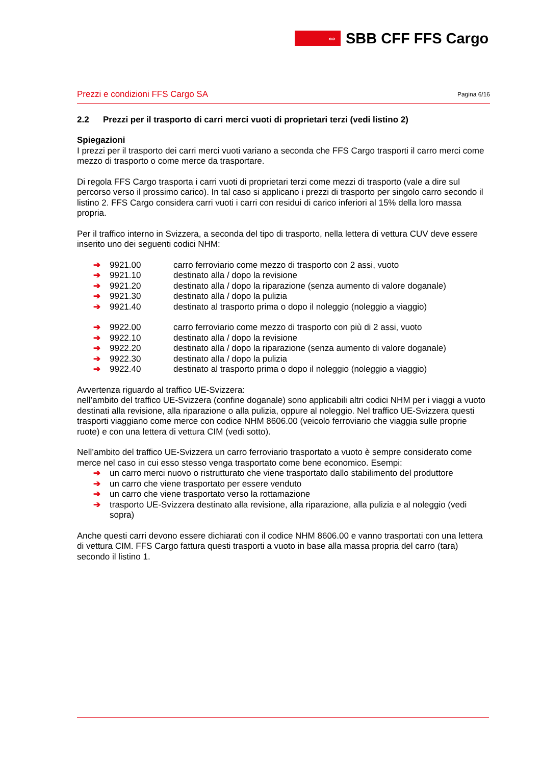⇔
SBB CFF FFS Cargo
Prezzi e condizioni FFS Cargo SA Pagina 6/16
2.2 Prezzi per il trasporto di carri merci vuoti di proprietari terzi (vedi listino 2)
Spiegazioni
I prezzi per il trasporto dei carri merci vuoti variano a seconda che FFS Cargo trasporti il carro merci come mezzo di trasporto o come merce da trasportare.
Di regola FFS Cargo trasporta i carri vuoti di proprietari terzi come mezzi di trasporto (vale a dire sul percorso verso il prossimo carico). In tal caso si applicano i prezzi di trasporto per singolo carro secondo il listino 2. FFS Cargo considera carri vuoti i carri con residui di carico inferiori al 15% della loro massa propria.
Per il traffico interno in Svizzera, a seconda del tipo di trasporto, nella lettera di vettura CUV deve essere inserito uno dei seguenti codici NHM:
➔ 9921.00 carro ferroviario come mezzo di trasporto con 2 assi, vuoto
➔ 9921.10 destinato alla / dopo la revisione
➔ 9921.20 destinato alla / dopo la riparazione (senza aumento di valore doganale)
➔ 9921.30 destinato alla / dopo la pulizia
➔ 9921.40 destinato al trasporto prima o dopo il noleggio (noleggio a viaggio)
➔ 9922.00 carro ferroviario come mezzo di trasporto con più di 2 assi, vuoto
➔ 9922.10 destinato alla / dopo la revisione
➔ 9922.20 destinato alla / dopo la riparazione (senza aumento di valore doganale)
➔ 9922.30 destinato alla / dopo la pulizia
➔ 9922.40 destinato al trasporto prima o dopo il noleggio (noleggio a viaggio)
Avvertenza riguardo al traffico UE-Svizzera:
nell’ambito del traffico UE-Svizzera (confine doganale) sono applicabili altri codici NHM per i viaggi a vuoto destinati alla revisione, alla riparazione o alla pulizia, oppure al noleggio. Nel traffico UE-Svizzera questi trasporti viaggiano come merce con codice NHM 8606.00 (veicolo ferroviario che viaggia sulle proprie ruote) e con una lettera di vettura CIM (vedi sotto).
Nell’ambito del traffico UE-Svizzera un carro ferroviario trasportato a vuoto è sempre considerato come merce nel caso in cui esso stesso venga trasportato come bene economico. Esempi:
➔ un carro merci nuovo o ristrutturato che viene trasportato dallo stabilimento del produttore
➔ un carro che viene trasportato per essere venduto
➔ un carro che viene trasportato verso la rottamazione
➔ trasporto UE-Svizzera destinato alla revisione, alla riparazione, alla pulizia e al noleggio (vedi sopra)
Anche questi carri devono essere dichiarati con il codice NHM 8606.00 e vanno trasportati con una lettera di vettura CIM. FFS Cargo fattura questi trasporti a vuoto in base alla massa propria del carro (tara) secondo il listino 1.